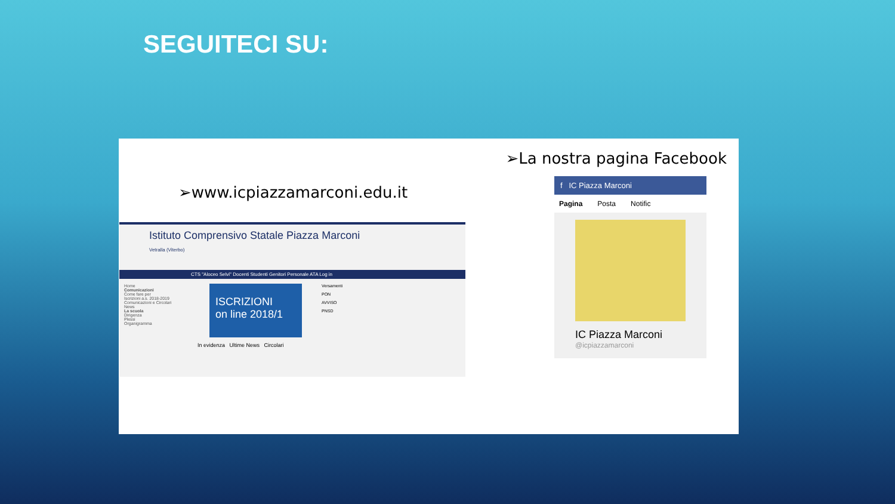SEGUITECI SU:
➢www.icpiazzamarconi.edu.it
Istituto Comprensivo Statale Piazza Marconi
Vetralla (Viterbo)
CTS "Aloceo Selvi" Docenti Studenti Genitori Personale ATA Log in
Home
Comunicazioni
Come fare per
Iscrizioni a.s. 2018-2019
Comunicazioni e Circolari
News
La scuola
Dirigenza
Plessi
Organigramma
ISCRIZIONI
on line 2018/1
In evidenza Ultime News Circolari
Versamenti
PON
AVVISO
PNSD
➢La nostra pagina Facebook
f IC Piazza Marconi
Pagina Posta Notific
IC Piazza Marconi
@icpiazzamarconi